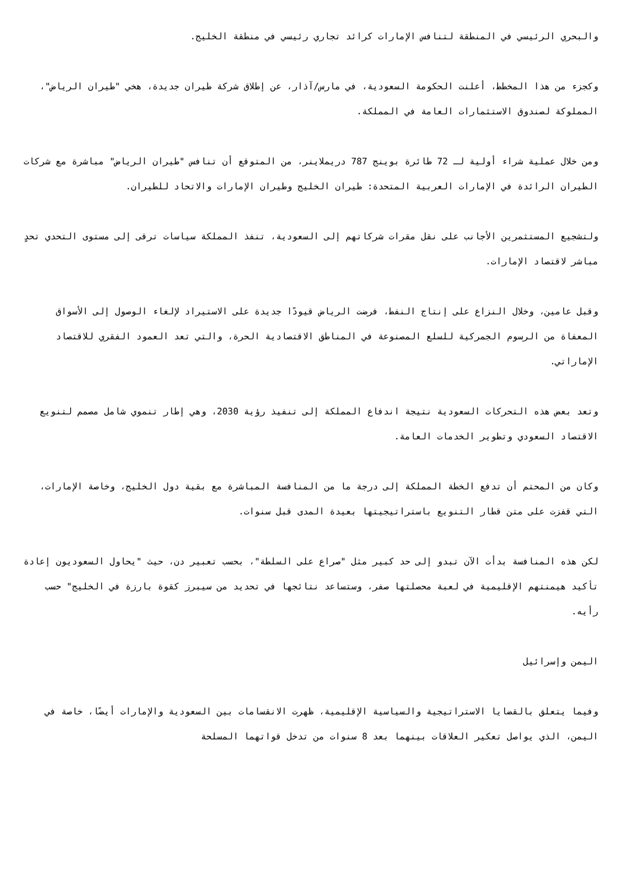والبحري الرئيسي في المنطقة لتنافس الإمارات كرائد تجاري رئيسي في منطقة الخليج.
وكجزء من هذا المخطط، أعلنت الحكومة السعودية، في مارس/آذار، عن إطلاق شركة طيران جديدة، هخي "طيران الرياض"، المملوكة لصندوق الاستثمارات العامة في المملكة.
ومن خلال عملية شراء أولية لـ 72 طائرة بوينج 787 دريملاينر، من المتوقع أن تنافس "طيران الرياض" مباشرة مع شركات الطيران الرائدة في الإمارات العربية المتحدة: طيران الخليج وطيران الإمارات والاتحاد للطيران.
ولتشجيع المستثمرين الأجانب على نقل مقرات شركاتهم إلى السعودية، تنفذ المملكة سياسات ترقى إلى مستوى التحدي تحدٍ مباشر لاقتصاد الإمارات.
وقبل عامين، وخلال النزاع على إنتاج النفط، فرضت الرياض قيودًا جديدة على الاستيراد لإلغاء الوصول إلى الأسواق المعفاة من الرسوم الجمركية للسلع المصنوعة في المناطق الاقتصادية الحرة، والتي تعد العمود الفقري للاقتصاد الإماراتي.
وتعد بعض هذه التحركات السعودية نتيجة اندفاع المملكة إلى تنفيذ رؤية 2030، وهي إطار تنموي شامل مصمم لتنويع الاقتصاد السعودي وتطوير الخدمات العامة.
وكان من المحتم أن تدفع الخطة المملكة إلى درجة ما من المنافسة المباشرة مع بقية دول الخليج، وخاصة الإمارات، التي قفزت على متن قطار التنويع باستراتيجيتها بعيدة المدى قبل سنوات.
لكن هذه المنافسة بدأت الآن تبدو إلى حد كبير مثل "صراع على السلطة"، بحسب تعبير دن، حيث "يحاول السعوديون إعادة تأكيد هيمنتهم الإقليمية في لعبة محصلتها صفر، وستساعد نتائجها في تحديد من سيبرز كقوة بارزة في الخليج" حسب رأيه.
اليمن وإسرائيل
وفيما يتعلق بالقضايا الاستراتيجية والسياسية الإقليمية، ظهرت الانقسامات بين السعودية والإمارات أيضًا، خاصة في اليمن، الذي يواصل تعكير العلاقات بينهما بعد 8 سنوات من تدخل قواتهما المسلحة